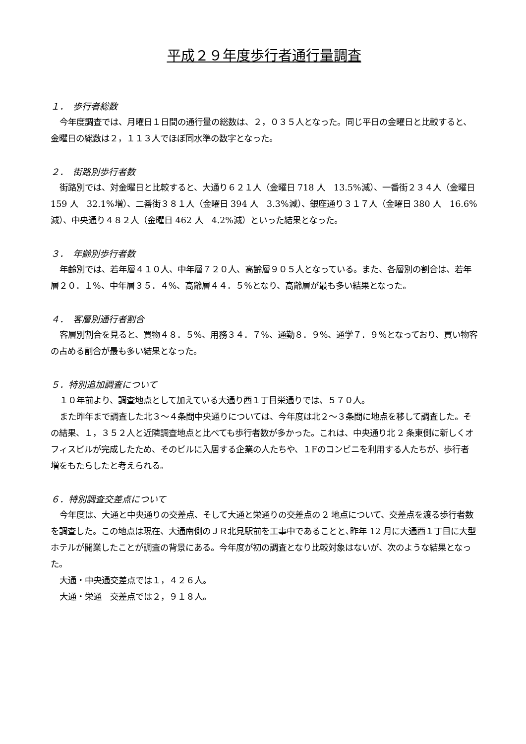平成２９年度歩行者通行量調査
１．　歩行者総数
今年度調査では、月曜日１日間の通行量の総数は、２，０３５人となった。同じ平日の金曜日と比較すると、金曜日の総数は２，１１３人でほぼ同水準の数字となった。
２．　街路別歩行者数
街路別では、対金曜日と比較すると、大通り６２１人（金曜日 718 人　13.5%減）、一番街２３４人（金曜日 159 人　32.1%増）、二番街３８１人（金曜日 394 人　3.3%減）、銀座通り３１７人（金曜日 380 人　16.6%減）、中央通り４８２人（金曜日 462 人　4.2%減）といった結果となった。
３．　年齢別歩行者数
年齢別では、若年層４１０人、中年層７２０人、高齢層９０５人となっている。また、各層別の割合は、若年層２０．１%、中年層３５．４%、高齢層４４．５%となり、高齢層が最も多い結果となった。
４．　客層別通行者割合
客層別割合を見ると、買物４８．５%、用務３４．７%、通勤８．９%、通学７．９%となっており、買い物客の占める割合が最も多い結果となった。
５．特別追加調査について
１０年前より、調査地点として加えている大通り西１丁目栄通りでは、５７０人。
また昨年まで調査した北３～４条間中央通りについては、今年度は北２～３条間に地点を移して調査した。その結果、１，３５２人と近隣調査地点と比べても歩行者数が多かった。これは、中央通り北 2 条東側に新しくオフィスビルが完成したため、そのビルに入居する企業の人たちや、１Fのコンビニを利用する人たちが、歩行者増をもたらしたと考えられる。
６．特別調査交差点について
今年度は、大通と中央通りの交差点、そして大通と栄通りの交差点の 2 地点について、交差点を渡る歩行者数を調査した。この地点は現在、大通南側のＪＲ北見駅前を工事中であることと､昨年 12 月に大通西１丁目に大型ホテルが開業したことが調査の背景にある。今年度が初の調査となり比較対象はないが、次のような結果となった。
大通・中央通交差点では１，４２６人。
大通・栄通　交差点では２，９１８人。